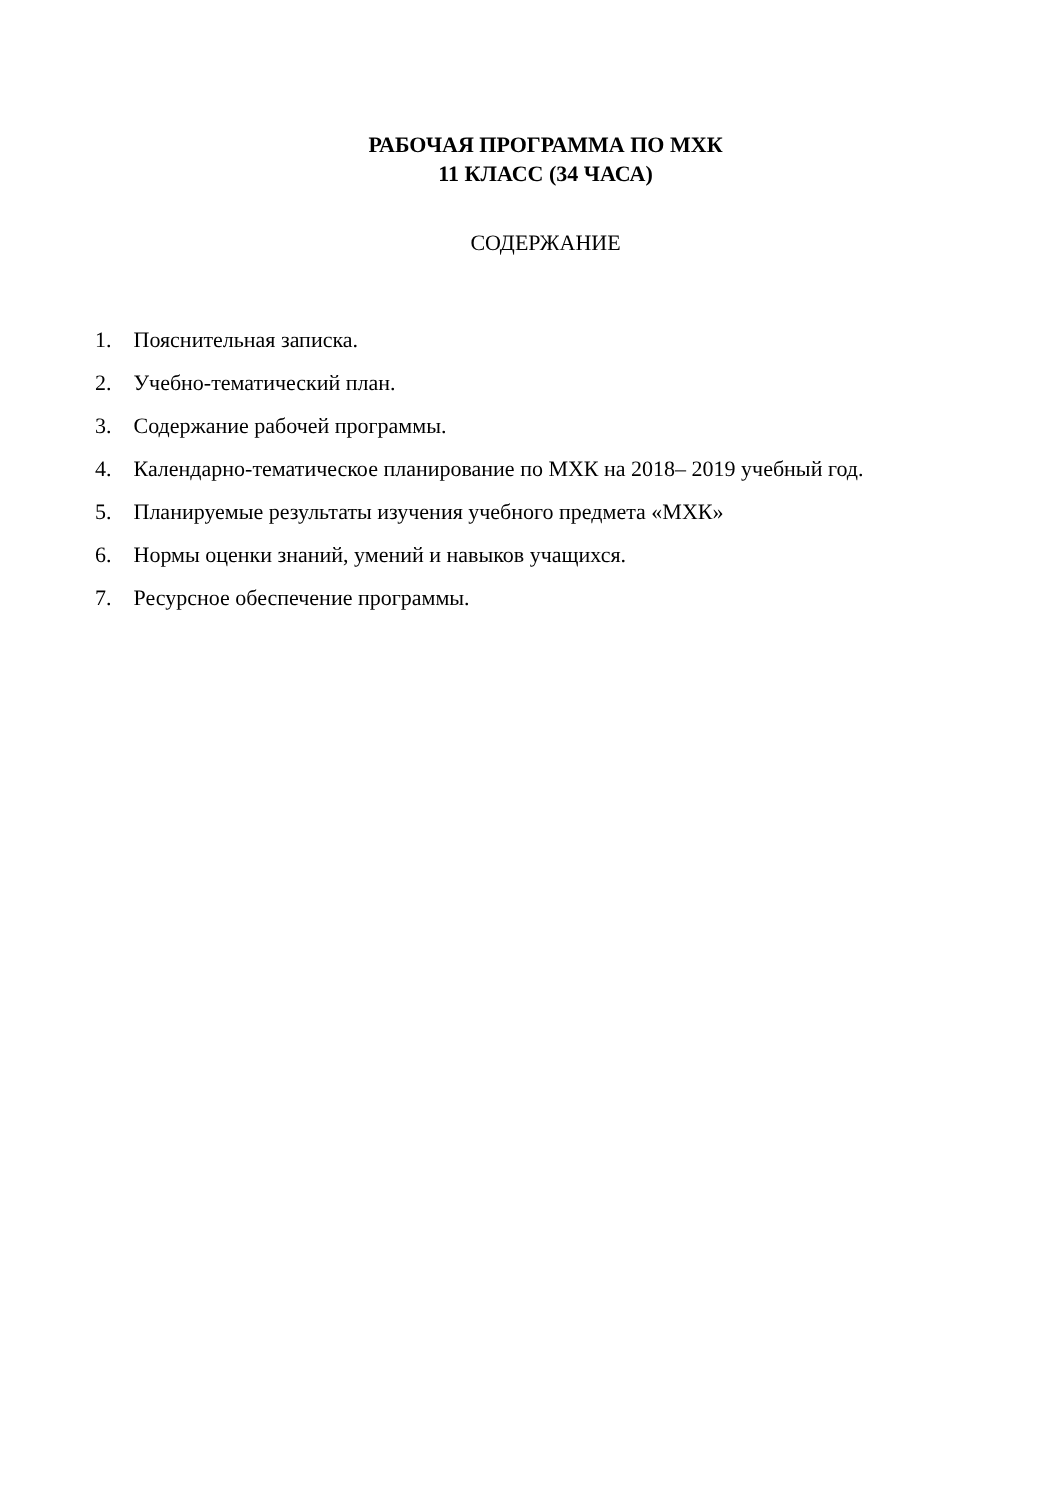РАБОЧАЯ ПРОГРАММА ПО МХК
11 КЛАСС (34 ЧАСА)
СОДЕРЖАНИЕ
1. Пояснительная записка.
2. Учебно-тематический план.
3. Содержание рабочей программы.
4. Календарно-тематическое планирование по МХК на 2018– 2019 учебный год.
5. Планируемые результаты изучения учебного предмета «МХК»
6. Нормы оценки знаний, умений и навыков учащихся.
7. Ресурсное обеспечение программы.